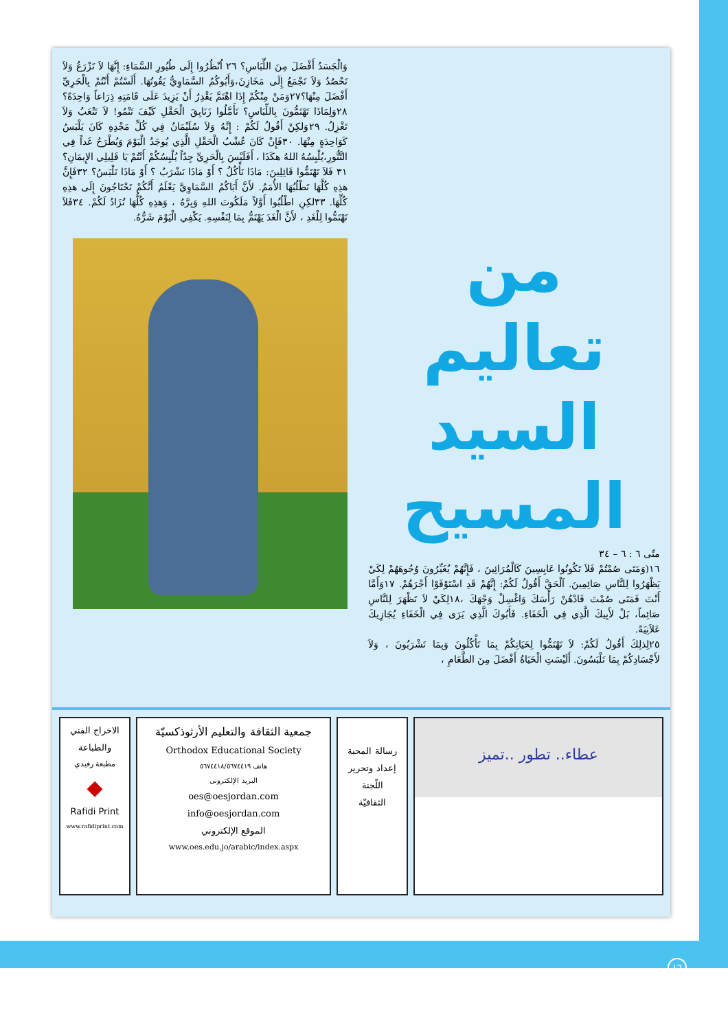من
تعاليم
السيد
المسيح
متّى ٦ : ٦ – ٣٤
١٦(وَمَتَى صُمْتُمْ فَلاَ تَكُونُوا عَابِسِينَ كَالْمُرَائِينَ ، فَإِنَّهُمْ يُغَيِّرُونَ وُجُوهَهُمْ لِكَيْ يَظْهَرُوا لِلنَّاسِ صَائِمِينَ. اَلْحَقَّ أَقُولُ لَكُمْ: إِنَّهُمْ قَدِ اسْتَوْفَوْا أَجْرَهُمْ. ١٧وَأَمَّا أَنْتَ فَمَتَى صُمْتَ فَادْهُنْ رَأْسَكَ وَاغْسِلْ وَجْهَكَ ،١٨لِكَيْ لاَ تَظْهَرَ لِلنَّاسِ صَائِماً، بَلْ لأَبِيكَ الَّذِي فِي الْخَفَاءِ. فَأَبُوكَ الَّذِي يَرَى فِي الْخَفَاءِ يُجَازِيكَ عَلاَنِيَةً.
٢٥لِذلِكَ أَقُولُ لَكُمْ: لاَ تَهْتَمُّوا لِحَيَاتِكُمْ بِمَا تَأْكُلُونَ وَبِمَا تَشْرَبُونَ ، وَلاَ لأَجْسَادِكُمْ بِمَا تَلْبَسُونَ. أَلَيْسَتِ الْحَيَاةُ أَفْضَلَ مِنَ الطَّعَامِ ،
وَالْجَسَدُ أَفْضَلَ مِنَ اللِّبَاسِ؟ ٢٦ اُنْظُرُوا إِلَى طُيُورِ السَّمَاءِ: إِنَّهَا لاَ تَزْرَعُ وَلاَ تَحْصُدُ وَلاَ تَجْمَعُ إِلَى مَخَازِنَ،وَأَبُوكُمُ السَّمَاوِيُّ يَقُوتُهَا. أَلَسْتُمْ أَنْتُمْ بِالْحَرِيِّ أَفْضَلَ مِنْهَا؟٢٧وَمَنْ مِنْكُمْ إِذَا اهْتَمَّ يَقْدِرُ أَنْ يَزِيدَ عَلَى قَامَتِهِ ذِرَاعاً وَاحِدَةً؟ ٢٨وَلِمَاذَا تَهْتَمُّونَ بِاللِّبَاسِ؟ تَأَمَّلُوا زَنَابِقَ الْحَقْلِ كَيْفَ تَنْمُو! لاَ تَتْعَبُ وَلاَ تَغْزِلُ. ٢٩وَلكِنْ أَقُولُ لَكُمْ : إِنَّهُ وَلاَ سُلَيْمَانُ فِي كُلِّ مَجْدِهِ كَانَ يَلْبَسُ كَوَاحِدَةٍ مِنْهَا. ٣٠فَإِنْ كَانَ عُشْبُ الْحَقْلِ الَّذِي يُوجَدُ الْيَوْمَ وَيُطْرَحُ غَداً فِي التَّنُّورِ،يُلْبِسُهُ اللهُ هكَذَا ، أَفَلَيْسَ بِالْحَرِيِّ جِدّاً يُلْبِسُكُمْ أَنْتُمْ يَا قَلِيلِي الإِيمَانِ؟ ٣١ فَلاَ تَهْتَمُّوا قَائِلِينَ: مَاذَا نَأْكُلُ ؟ أَوْ مَاذَا نَشْرَبُ ؟ أَوْ مَاذَا نَلْبَسُ؟ ٣٢فَإِنَّ هذِهِ كُلَّهَا تَطْلُبُهَا الأُمَمُ. لأَنَّ أَبَاكُمُ السَّمَاوِيَّ يَعْلَمُ أَنَّكُمْ تَحْتَاجُونَ إِلَى هذِهِ كُلِّهَا. ٣٣لكِنِ اطْلُبُوا أَوَّلاً مَلَكُوتَ اللهِ وَبِرَّهُ ، وَهذِهِ كُلُّهَا تُزَادُ لَكُمْ. ٣٤فَلاَ تَهْتَمُّوا لِلْغَدِ ، لأَنَّ الْغَدَ يَهْتَمُّ بِمَا لِنَفْسِهِ. يَكْفِي الْيَوْمَ شَرُّهُ.
عطاء.. تطور ..تميز
رسالة المحبة
إعداد وتحرير
اللّجنة
الثقافيّة
جمعية الثقافة والتعليم الأرثوذكسيّة
Orthodox Educational Society
هاتف ٥٦٧٤٤١٨/٥٦٧٤٤١٩
البريد الإلكتروني
oes@oesjordan.com
info@oesjordan.com
الموقع الإلكتروني
www.oes.edu.jo/arabic/index.aspx
الاخراج الفني
والطباعة
مطبعة رفيدي
◆
Rafidi Print
www.rafidiprint.com
١٦